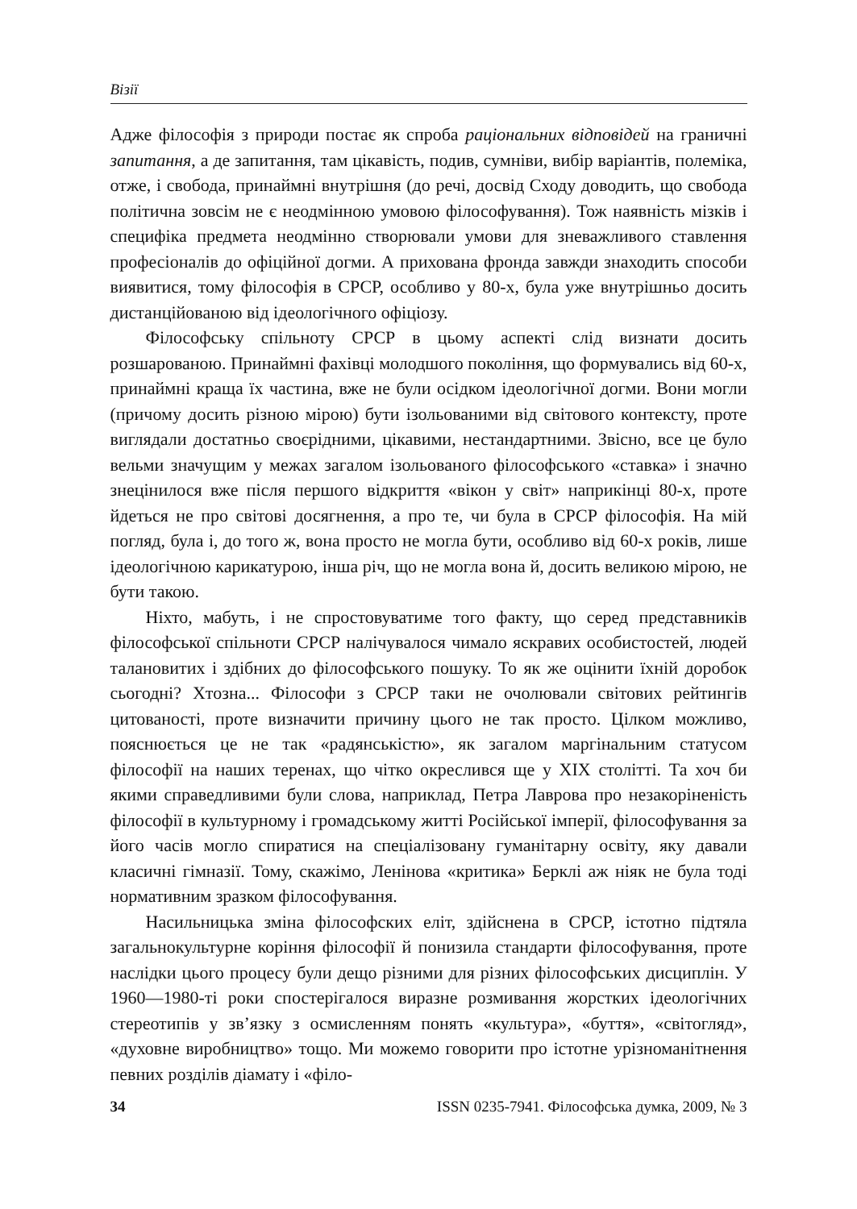Візії
Адже філософія з природи постає як спроба раціональних відповідей на граничні запитання, а де запитання, там цікавість, подив, сумніви, вибір варіантів, полеміка, отже, і свобода, принаймні внутрішня (до речі, досвід Сходу доводить, що свобода політична зовсім не є неодмінною умовою філософування). Тож наявність мізків і специфіка предмета неодмінно створювали умови для зневажливого ставлення професіоналів до офіційної догми. А прихована фронда завжди знаходить способи виявитися, тому філософія в СРСР, особливо у 80-х, була уже внутрішньо досить дистанційованою від ідеологічного офіціозу.
Філософську спільноту СРСР в цьому аспекті слід визнати досить розшарованою. Принаймні фахівці молодшого покоління, що формувались від 60-х, принаймні краща їх частина, вже не були осідком ідеологічної догми. Вони могли (причому досить різною мірою) бути ізольованими від світового контексту, проте виглядали достатньо своєрідними, цікавими, нестандартними. Звісно, все це було вельми значущим у межах загалом ізольованого філософського «ставка» і значно знецінилося вже після першого відкриття «вікон у світ» наприкінці 80-х, проте йдеться не про світові досягнення, а про те, чи була в СРСР філософія. На мій погляд, була і, до того ж, вона просто не могла бути, особливо від 60-х років, лише ідеологічною карикатурою, інша річ, що не могла вона й, досить великою мірою, не бути такою.
Ніхто, мабуть, і не спростовуватиме того факту, що серед представників філософської спільноти СРСР налічувалося чимало яскравих особистостей, людей талановитих і здібних до філософського пошуку. То як же оцінити їхній доробок сьогодні? Хтозна... Філософи з СРСР таки не очолювали світових рейтингів цитованості, проте визначити причину цього не так просто. Цілком можливо, пояснюється це не так «радянськістю», як загалом маргінальним статусом філософії на наших теренах, що чітко окреслився ще у XIX столітті. Та хоч би якими справедливими були слова, наприклад, Петра Лаврова про незакоріненість філософії в культурному і громадському житті Російської імперії, філософування за його часів могло спиратися на спеціалізовану гуманітарну освіту, яку давали класичні гімназії. Тому, скажімо, Ленінова «критика» Берклі аж ніяк не була тоді нормативним зразком філософування.
Насильницька зміна філософских еліт, здійснена в СРСР, істотно підтяла загальнокультурне коріння філософії й понизила стандарти філософування, проте наслідки цього процесу були дещо різними для різних філософських дисциплін. У 1960—1980-ті роки спостерігалося виразне розмивання жорстких ідеологічних стереотипів у зв’язку з осмисленням понять «культура», «буття», «світогляд», «духовне виробництво» тощо. Ми можемо говорити про істотне урізноманітнення певних розділів діамату і «філо-
34 ISSN 0235-7941. Філософська думка, 2009, № 3